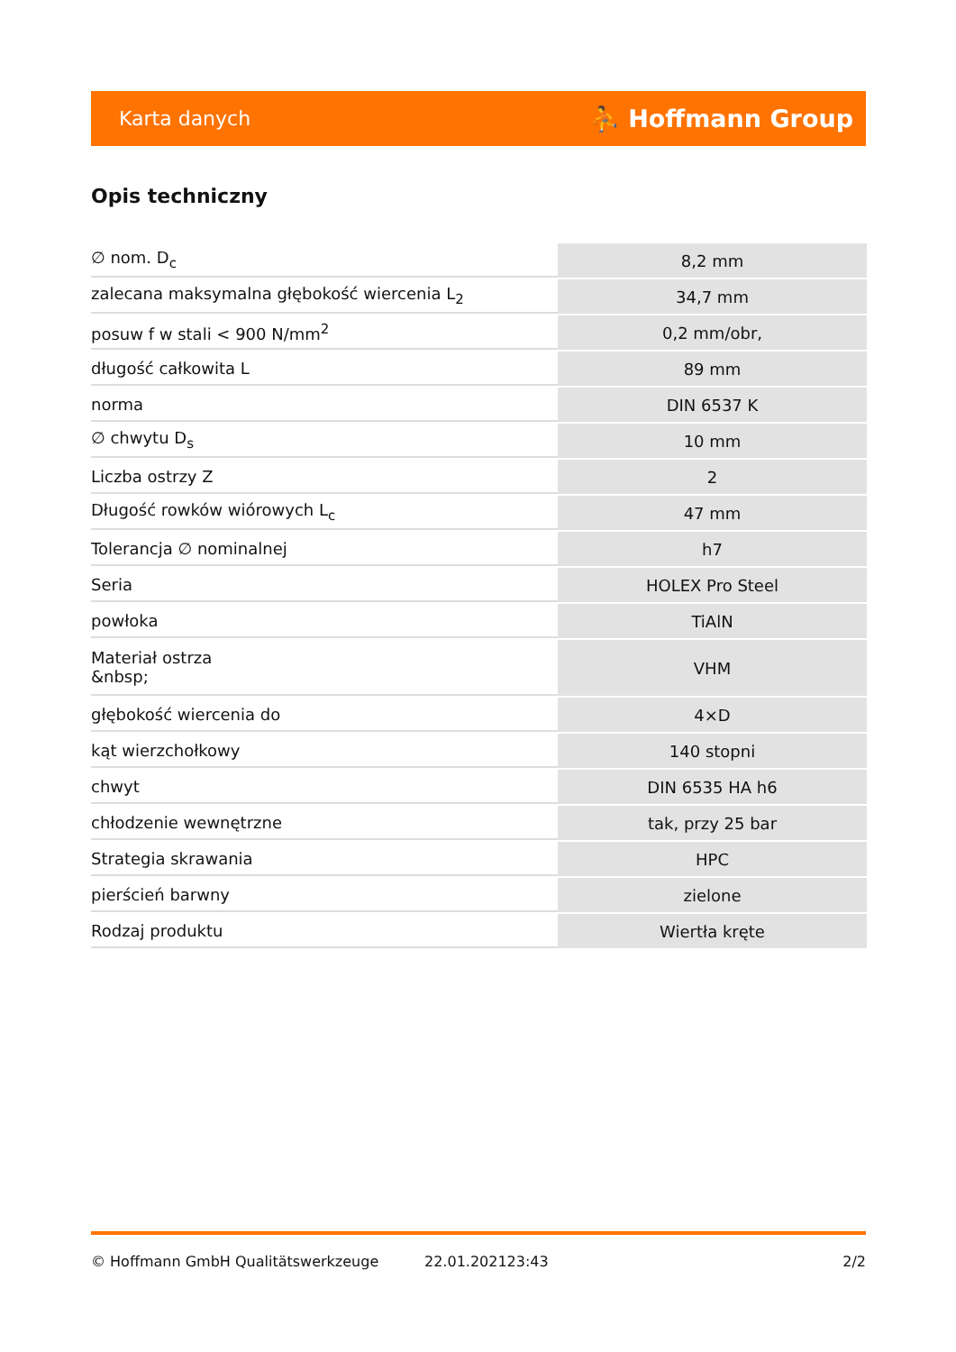Karta danych ⛹ Hoffmann Group
Opis techniczny
| ∅ nom. D<sub>c</sub> | 8,2 mm |
| zalecana maksymalna głębokość wiercenia L<sub>2</sub> | 34,7 mm |
| posuw f w stali < 900 N/mm<sup>2</sup> | 0,2 mm/obr, |
| długość całkowita L | 89 mm |
| norma | DIN 6537 K |
| ∅ chwytu D<sub>s</sub> | 10 mm |
| Liczba ostrzy Z | 2 |
| Długość rowków wiórowych L<sub>c</sub> | 47 mm |
| Tolerancja ∅ nominalnej | h7 |
| Seria | HOLEX Pro Steel |
| powłoka | TiAlN |
| Materiał ostrza &nbsp; | VHM |
| głębokość wiercenia do | 4×D |
| kąt wierzchołkowy | 140 stopni |
| chwyt | DIN 6535 HA h6 |
| chłodzenie wewnętrzne | tak, przy 25 bar |
| Strategia skrawania | HPC |
| pierścień barwny | zielone |
| Rodzaj produktu | Wiertła kręte |
© Hoffmann GmbH Qualitätswerkzeuge 22.01.202123:43 2/2